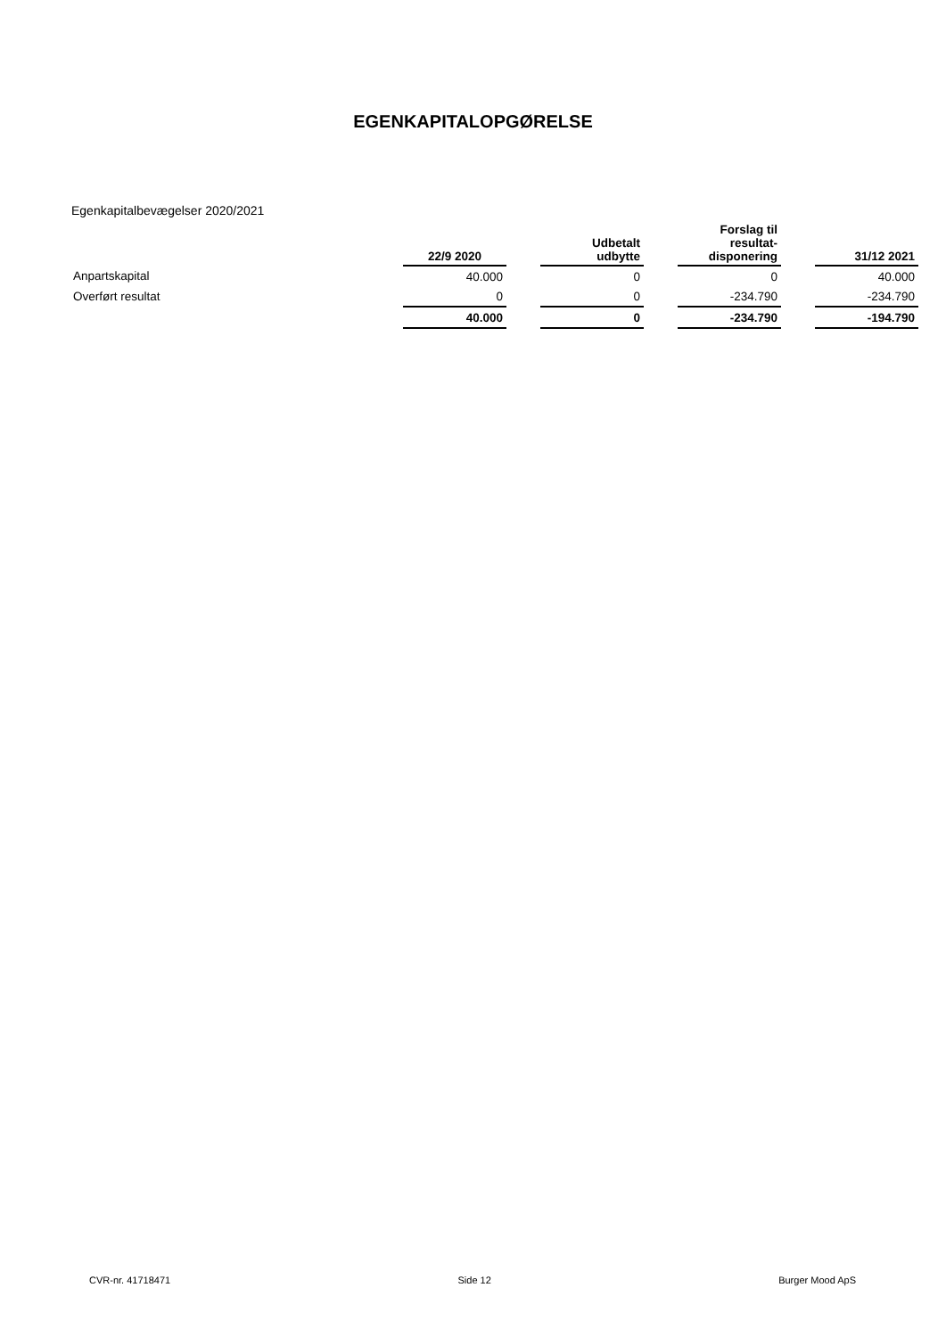EGENKAPITALOPGØRELSE
Egenkapitalbevægelser 2020/2021
| | 22/9 2020 | | Udbetalt udbytte | | Forslag til resultat- disponering | | 31/12 2021 |
| --- | --- | --- | --- | --- | --- | --- | --- |
| Anpartskapital | 40.000 | | 0 | | 0 | | 40.000 |
| Overført resultat | 0 | | 0 | | -234.790 | | -234.790 |
| | 40.000 | | 0 | | -234.790 | | -194.790 |
CVR-nr. 41718471 Side 12 Burger Mood ApS